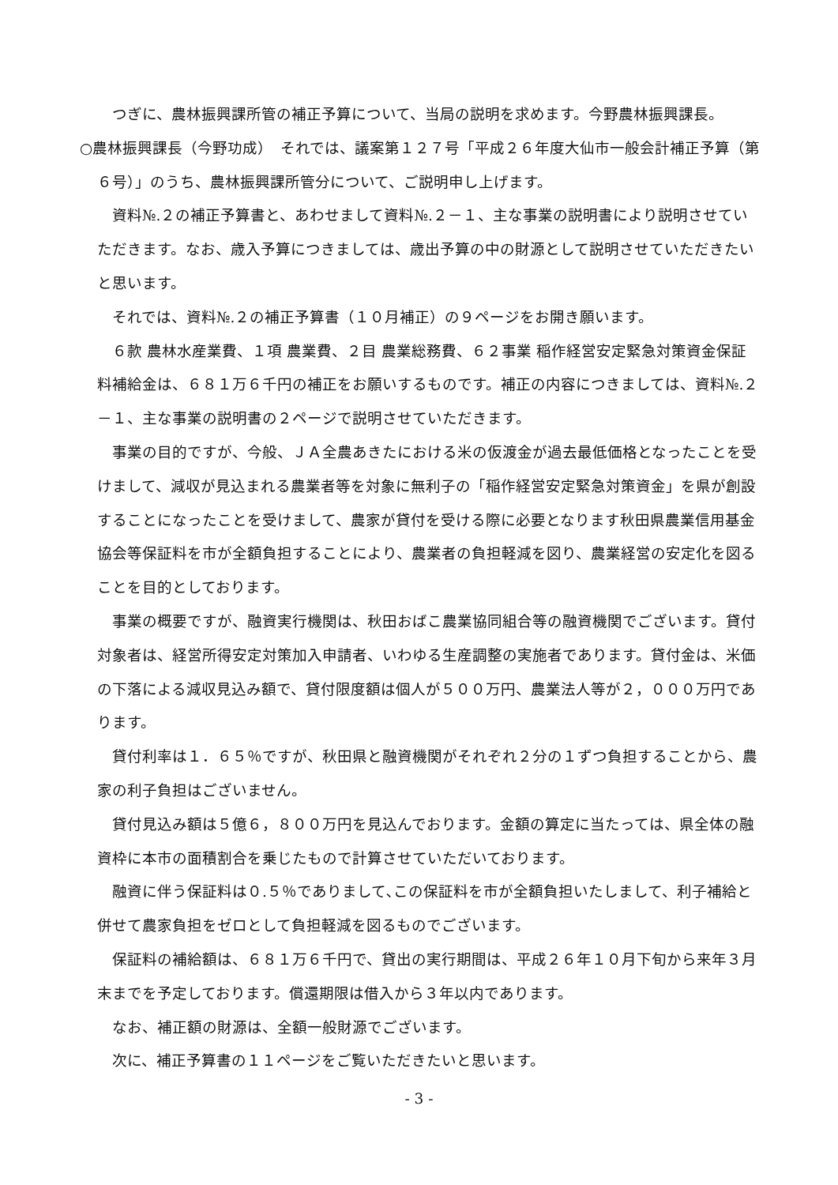つぎに、農林振興課所管の補正予算について、当局の説明を求めます。今野農林振興課長。
○農林振興課長（今野功成）　それでは、議案第１２７号「平成２６年度大仙市一般会計補正予算（第６号）」のうち、農林振興課所管分について、ご説明申し上げます。
　資料№.２の補正予算書と、あわせまして資料№.２－１、主な事業の説明書により説明させていただきます。なお、歳入予算につきましては、歳出予算の中の財源として説明させていただきたいと思います。
　それでは、資料№.２の補正予算書（１０月補正）の９ページをお開き願います。
　６款 農林水産業費、１項 農業費、２目 農業総務費、６２事業 稲作経営安定緊急対策資金保証料補給金は、６８１万６千円の補正をお願いするものです。補正の内容につきましては、資料№.２－１、主な事業の説明書の２ページで説明させていただきます。
　事業の目的ですが、今般、ＪＡ全農あきたにおける米の仮渡金が過去最低価格となったことを受けまして、減収が見込まれる農業者等を対象に無利子の「稲作経営安定緊急対策資金」を県が創設することになったことを受けまして、農家が貸付を受ける際に必要となります秋田県農業信用基金協会等保証料を市が全額負担することにより、農業者の負担軽減を図り、農業経営の安定化を図ることを目的としております。
　事業の概要ですが、融資実行機関は、秋田おばこ農業協同組合等の融資機関でございます。貸付対象者は、経営所得安定対策加入申請者、いわゆる生産調整の実施者であります。貸付金は、米価の下落による減収見込み額で、貸付限度額は個人が５００万円、農業法人等が２，０００万円であります。
　貸付利率は１．６５％ですが、秋田県と融資機関がそれぞれ２分の１ずつ負担することから、農家の利子負担はございません。
　貸付見込み額は５億６，８００万円を見込んでおります。金額の算定に当たっては、県全体の融資枠に本市の面積割合を乗じたもので計算させていただいております。
　融資に伴う保証料は０.５％でありまして､この保証料を市が全額負担いたしまして、利子補給と併せて農家負担をゼロとして負担軽減を図るものでございます。
　保証料の補給額は、６８１万６千円で、貸出の実行期間は、平成２６年１０月下旬から来年３月末までを予定しております。償還期限は借入から３年以内であります。
　なお、補正額の財源は、全額一般財源でございます。
　次に、補正予算書の１１ページをご覧いただきたいと思います。
- 3 -